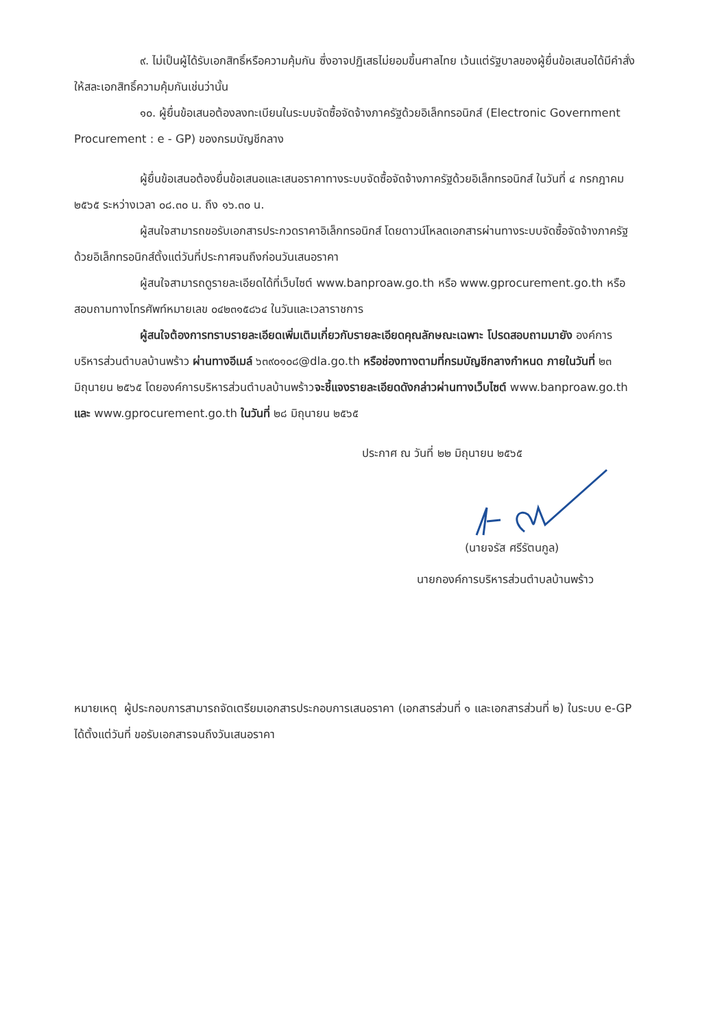๙. ไม่เป็นผู้ได้รับเอกสิทธิ์หรือความคุ้มกัน ซึ่งอาจปฏิเสธไม่ยอมขึ้นศาลไทย เว้นแต่รัฐบาลของผู้ยื่นข้อเสนอได้มีคำสั่งให้สละเอกสิทธิ์ความคุ้มกันเช่นว่านั้น
๑๐. ผู้ยื่นข้อเสนอต้องลงทะเบียนในระบบจัดซื้อจัดจ้างภาครัฐด้วยอิเล็กทรอนิกส์ (Electronic Government Procurement : e - GP) ของกรมบัญชีกลาง
ผู้ยื่นข้อเสนอต้องยื่นข้อเสนอและเสนอราคาทางระบบจัดซื้อจัดจ้างภาครัฐด้วยอิเล็กทรอนิกส์ ในวันที่ ๔ กรกฎาคม ๒๕๖๕ ระหว่างเวลา ๐๘.๓๐ น. ถึง ๑๖.๓๐ น.
ผู้สนใจสามารถขอรับเอกสารประกวดราคาอิเล็กทรอนิกส์ โดยดาวน์โหลดเอกสารผ่านทางระบบจัดซื้อจัดจ้างภาครัฐด้วยอิเล็กทรอนิกส์ตั้งแต่วันที่ประกาศจนถึงก่อนวันเสนอราคา
ผู้สนใจสามารถดูรายละเอียดได้ที่เว็บไซต์ www.banproaw.go.th หรือ www.gprocurement.go.th หรือสอบถามทางโทรศัพท์หมายเลข ๐๔๒๓๑๕๘๖๔ ในวันและเวลาราชการ
ผู้สนใจต้องการทราบรายละเอียดเพิ่มเติมเกี่ยวกับรายละเอียดคุณลักษณะเฉพาะ โปรดสอบถามมายัง องค์การบริหารส่วนตำบลบ้านพร้าว ผ่านทางอีเมล์ ๖๓๙๐๑๐๘@dla.go.th หรือช่องทางตามที่กรมบัญชีกลางกำหนด ภายในวันที่ ๒๓ มิถุนายน ๒๕๖๕ โดยองค์การบริหารส่วนตำบลบ้านพร้าวจะชี้แจงรายละเอียดดังกล่าวผ่านทางเว็บไซต์ www.banproaw.go.th และ www.gprocurement.go.th ในวันที่ ๒๘ มิถุนายน ๒๕๖๕
ประกาศ ณ วันที่ ๒๒ มิถุนายน ๒๕๖๕
(นายจรัส ศรีรัตนกูล)
นายกองค์การบริหารส่วนตำบลบ้านพร้าว
หมายเหตุ ผู้ประกอบการสามารถจัดเตรียมเอกสารประกอบการเสนอราคา (เอกสารส่วนที่ ๑ และเอกสารส่วนที่ ๒) ในระบบ e-GP ได้ตั้งแต่วันที่ ขอรับเอกสารจนถึงวันเสนอราคา